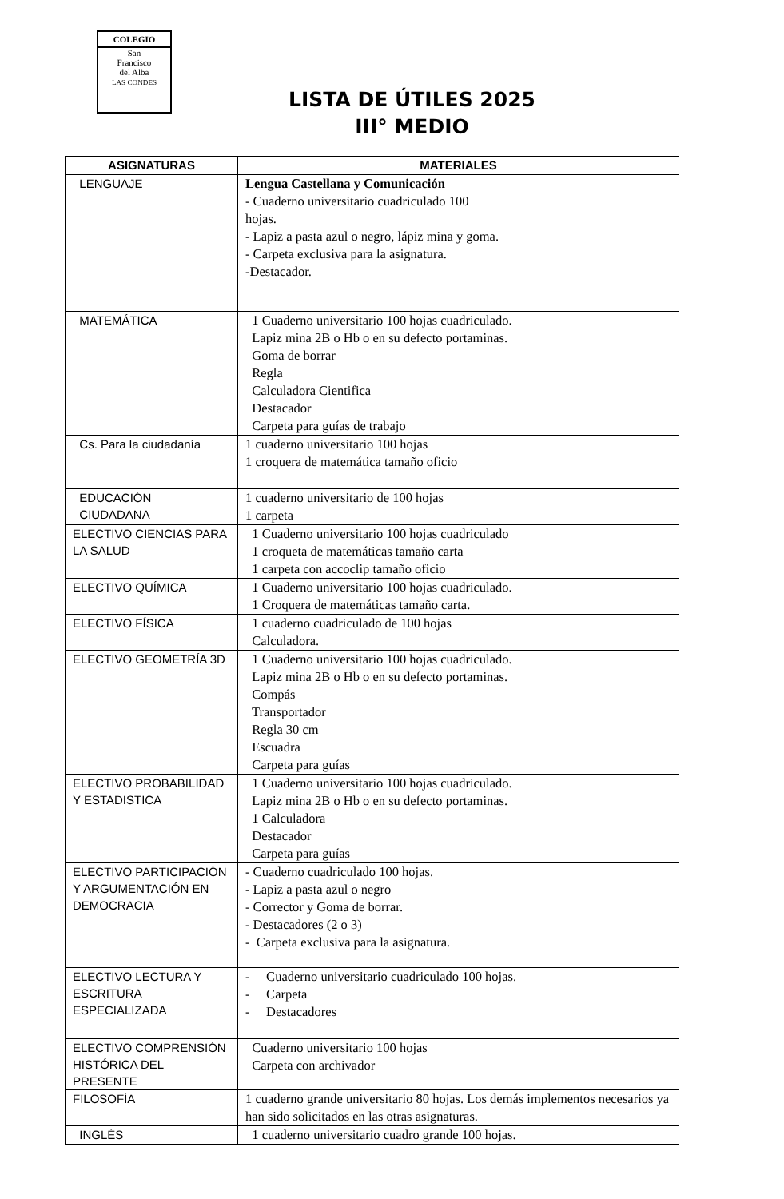COLEGIO
San
Francisco
del Alba
LAS CONDES
LISTA DE ÚTILES 2025
III° MEDIO
| ASIGNATURAS | MATERIALES |
| --- | --- |
| LENGUAJE | Lengua Castellana y Comunicación - Cuaderno universitario cuadriculado 100 hojas. - Lapiz a pasta azul o negro, lápiz mina y goma. - Carpeta exclusiva para la asignatura. -Destacador. |
| MATEMÁTICA | 1 Cuaderno universitario 100 hojas cuadriculado. Lapiz mina 2B o Hb o en su defecto portaminas. Goma de borrar Regla Calculadora Cientifica Destacador Carpeta para guías de trabajo |
| Cs. Para la ciudadanía | 1 cuaderno universitario 100 hojas 1 croquera de matemática tamaño oficio |
| EDUCACIÓN CIUDADANA | 1 cuaderno universitario de 100 hojas 1 carpeta |
| ELECTIVO CIENCIAS PARA LA SALUD | 1 Cuaderno universitario 100 hojas cuadriculado 1 croqueta de matemáticas tamaño carta 1 carpeta con accoclip tamaño oficio |
| ELECTIVO QUÍMICA | 1 Cuaderno universitario 100 hojas cuadriculado. 1 Croquera de matemáticas tamaño carta. |
| ELECTIVO FÍSICA | 1 cuaderno cuadriculado de 100 hojas Calculadora. |
| ELECTIVO GEOMETRÍA 3D | 1 Cuaderno universitario 100 hojas cuadriculado. Lapiz mina 2B o Hb o en su defecto portaminas. Compás Transportador Regla 30 cm Escuadra Carpeta para guías |
| ELECTIVO PROBABILIDAD Y ESTADISTICA | 1 Cuaderno universitario 100 hojas cuadriculado. Lapiz mina 2B o Hb o en su defecto portaminas. 1 Calculadora Destacador Carpeta para guías |
| ELECTIVO PARTICIPACIÓN Y ARGUMENTACIÓN EN DEMOCRACIA | - Cuaderno cuadriculado 100 hojas. - Lapiz a pasta azul o negro - Corrector y Goma de borrar. - Destacadores (2 o 3) - Carpeta exclusiva para la asignatura. |
| ELECTIVO LECTURA Y ESCRITURA ESPECIALIZADA | - Cuaderno universitario cuadriculado 100 hojas. - Carpeta - Destacadores |
| ELECTIVO COMPRENSIÓN HISTÓRICA DEL PRESENTE | Cuaderno universitario 100 hojas Carpeta con archivador |
| FILOSOFÍA | 1 cuaderno grande universitario 80 hojas. Los demás implementos necesarios ya han sido solicitados en las otras asignaturas. |
| INGLÉS | 1 cuaderno universitario cuadro grande 100 hojas. |